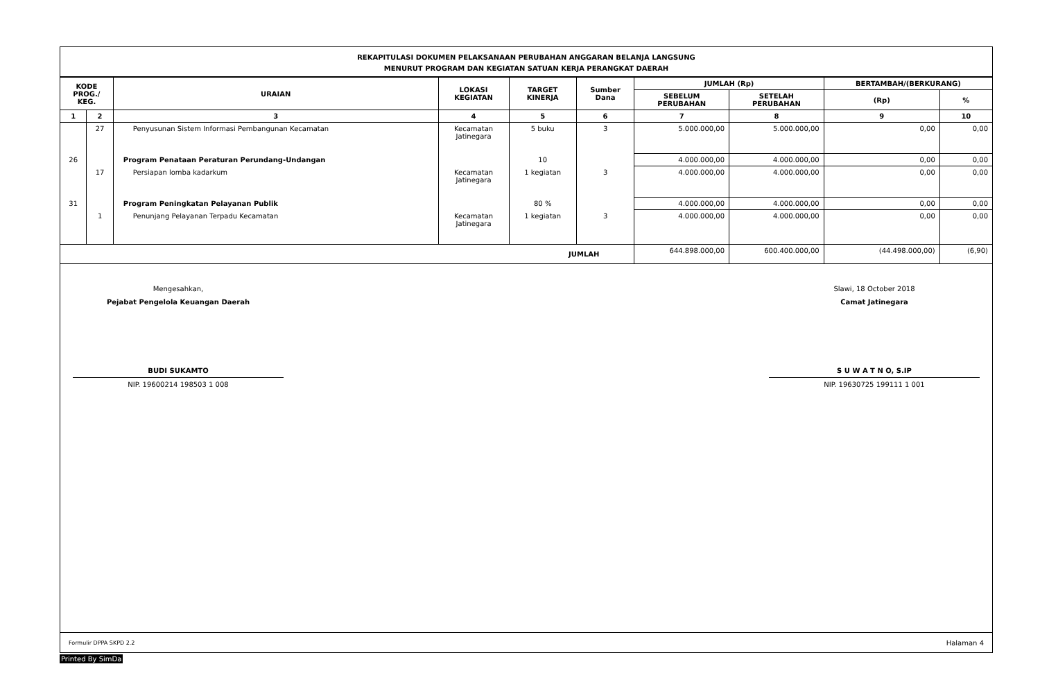REKAPITULASI DOKUMEN PELAKSANAAN PERUBAHAN ANGGARAN BELANJA LANGSUNG
MENURUT PROGRAM DAN KEGIATAN SATUAN KERJA PERANGKAT DAERAH
| KODE PROG./ KEG. | | URAIAN | LOKASI KEGIATAN | TARGET KINERJA | Sumber Dana | JUMLAH (Rp) | | BERTAMBAH/(BERKURANG) | |
| --- | --- | --- | --- | --- | --- | --- | --- | --- | --- |
| | | | | | | SEBELUM PERUBAHAN | SETELAH PERUBAHAN | (Rp) | % |
| 1 | 2 | 3 | 4 | 5 | 6 | 7 | 8 | 9 | 10 |
| | 27 | Penyusunan Sistem Informasi Pembangunan Kecamatan | Kecamatan Jatinegara | 5 buku | 3 | 5.000.000,00 | 5.000.000,00 | 0,00 | 0,00 |
| 26 | | Program Penataan Peraturan Perundang-Undangan | | 10 | | 4.000.000,00 | 4.000.000,00 | 0,00 | 0,00 |
| | 17 | Persiapan lomba kadarkum | Kecamatan Jatinegara | 1 kegiatan | 3 | 4.000.000,00 | 4.000.000,00 | 0,00 | 0,00 |
| 31 | | Program Peningkatan Pelayanan Publik | | 80 % | | 4.000.000,00 | 4.000.000,00 | 0,00 | 0,00 |
| | 1 | Penunjang Pelayanan Terpadu Kecamatan | Kecamatan Jatinegara | 1 kegiatan | 3 | 4.000.000,00 | 4.000.000,00 | 0,00 | 0,00 |
| JUMLAH | | | | | | 644.898.000,00 | 600.400.000,00 | (44.498.000,00) | (6,90) |
Mengesahkan,
Pejabat Pengelola Keuangan Daerah
BUDI SUKAMTO
NIP. 19600214 198503 1 008
Slawi, 18 October 2018
Camat Jatinegara
S U W A T N O, S.IP
NIP. 19630725 199111 1 001
Formulir DPPA SKPD 2.2 Halaman 4
Printed By SimDa